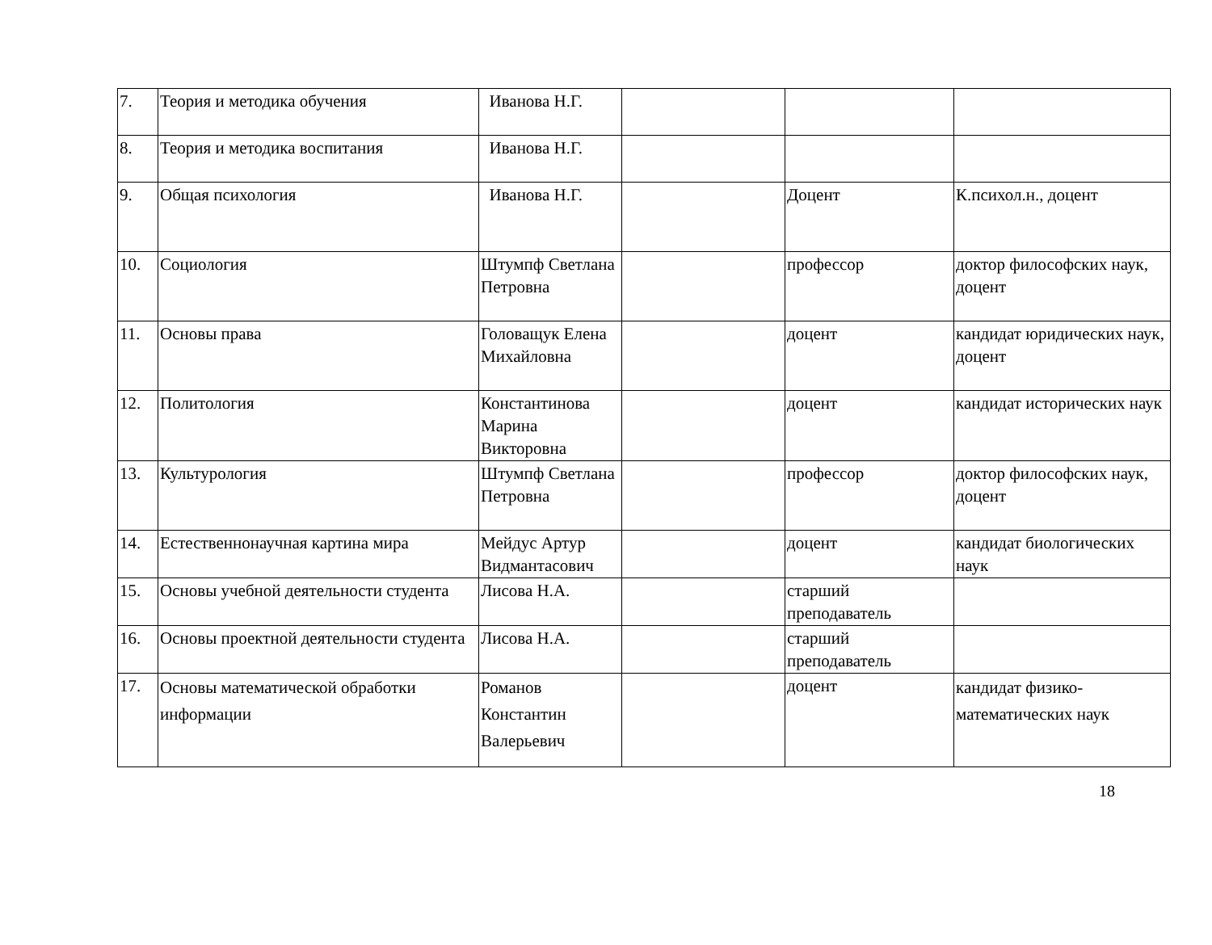| 7. | Теория и методика обучения | Иванова Н.Г. | | | |
| 8. | Теория и методика воспитания | Иванова Н.Г. | | | |
| 9. | Общая психология | Иванова Н.Г. | | Доцент | К.психол.н., доцент |
| 10. | Социология | Штумпф Светлана Петровна | | профессор | доктор философских наук, доцент |
| 11. | Основы права | Головащук Елена Михайловна | | доцент | кандидат юридических наук, доцент |
| 12. | Политология | Константинова Марина Викторовна | | доцент | кандидат исторических наук |
| 13. | Культурология | Штумпф Светлана Петровна | | профессор | доктор философских наук, доцент |
| 14. | Естественнонаучная картина мира | Мейдус Артур Видмантасович | | доцент | кандидат биологических наук |
| 15. | Основы учебной деятельности студента | Лисова Н.А. | | старший преподаватель | |
| 16. | Основы проектной деятельности студента | Лисова Н.А. | | старший преподаватель | |
| 17. | Основы математической обработки информации | Романов Константин Валерьевич | | доцент | кандидат физико-математических наук |
18